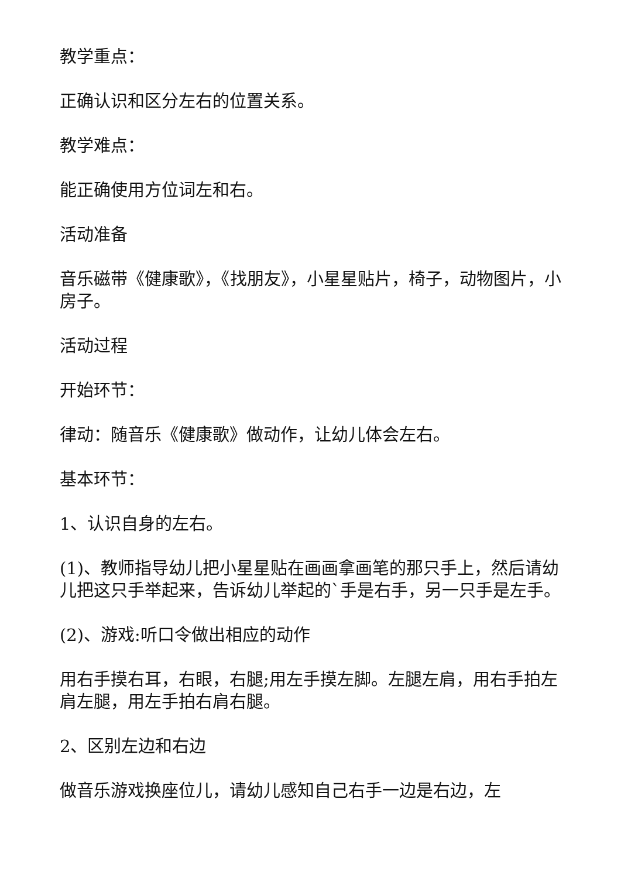教学重点：
正确认识和区分左右的位置关系。
教学难点：
能正确使用方位词左和右。
活动准备
音乐磁带《健康歌》，《找朋友》，小星星贴片，椅子，动物图片，小房子。
活动过程
开始环节：
律动：随音乐《健康歌》做动作，让幼儿体会左右。
基本环节：
1、认识自身的左右。
(1)、教师指导幼儿把小星星贴在画画拿画笔的那只手上，然后请幼儿把这只手举起来，告诉幼儿举起的`手是右手，另一只手是左手。
(2)、游戏:听口令做出相应的动作
用右手摸右耳，右眼，右腿;用左手摸左脚。左腿左肩，用右手拍左肩左腿，用左手拍右肩右腿。
2、区别左边和右边
做音乐游戏换座位儿，请幼儿感知自己右手一边是右边，左